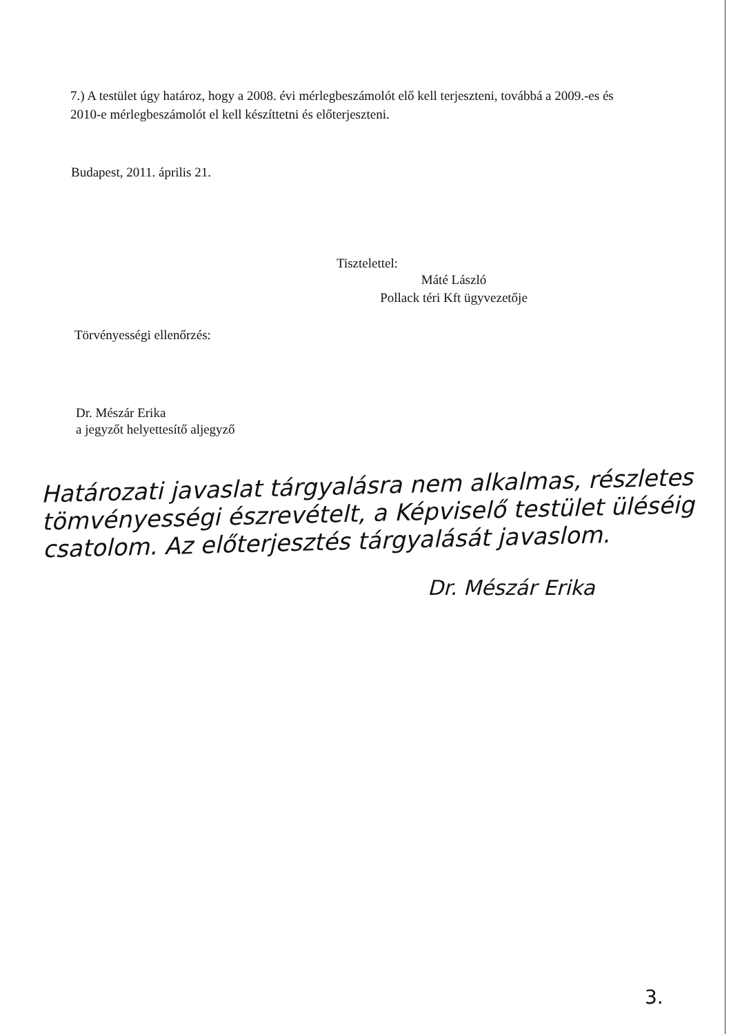7.) A testület úgy határoz, hogy a 2008. évi mérlegbeszámolót elő kell terjeszteni, továbbá a 2009.-es és 2010-e mérlegbeszámolót el kell készíttetni és előterjeszteni.
Budapest, 2011. április 21.
Tisztelettel:
Máté László
Pollack téri Kft ügyvezetője
Törvényességi ellenőrzés:
Dr. Mészár Erika
a jegyzőt helyettesítő aljegyző
Határozati javaslat tárgyalásra nem alkalmas, részletes tömvényességi észrevételt, a Képviselő testület üléséig csatolom. Az előterjesztés tárgyalását javaslom.
Dr. Mészár Erika
3.